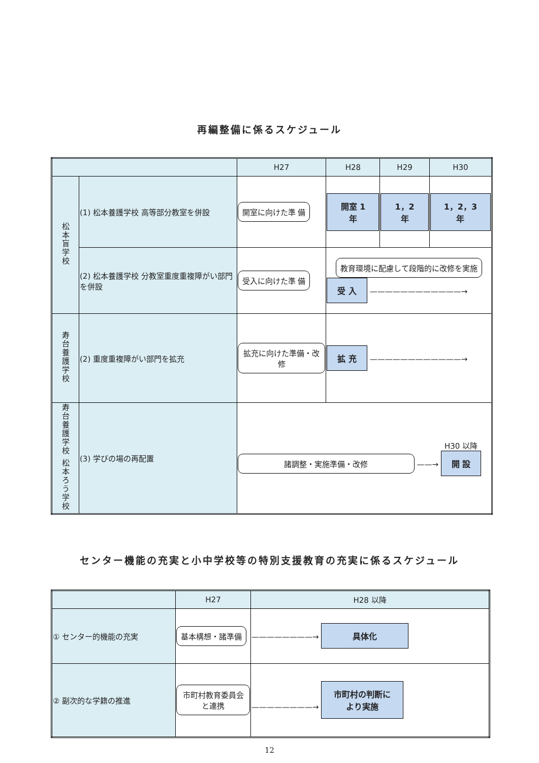再編整備に係るスケジュール
| | | H27 | H28 | H29 | H30 |
| --- | --- | --- | --- | --- | --- |
| 松本盲学校 | (1) 松本養護学校 高等部分教室を併設 | 開室に向けた準 備 | 開室 1年 | 1，2年 | 1，2，3年 |
| | (2) 松本養護学校 分教室重度重複障がい部門を併設 | 受入に向けた準 備 | 教育環境に配慮して段階的に改修を実施 受 入 ————————————→ | | |
| 寿台養護学校 | (2) 重度重複障がい部門を拡充 | 拡充に向けた準備・改修 | 拡 充 ————————————→ | | |
| 寿台養護学校 松本ろう学校 | (3) 学びの場の再配置 | 諸調整・実施準備・改修 ——→ H30 以降 開 設 | | | |
センター機能の充実と小中学校等の特別支援教育の充実に係るスケジュール
| | H27 | H28 以降 |
| --- | --- | --- |
| ① センター的機能の充実 | 基本構想・諸準備 | ————————→ 具体化 |
| ② 副次的な学籍の推進 | 市町村教育委員会と連携 | ————————→ 市町村の判断により実施 |
12